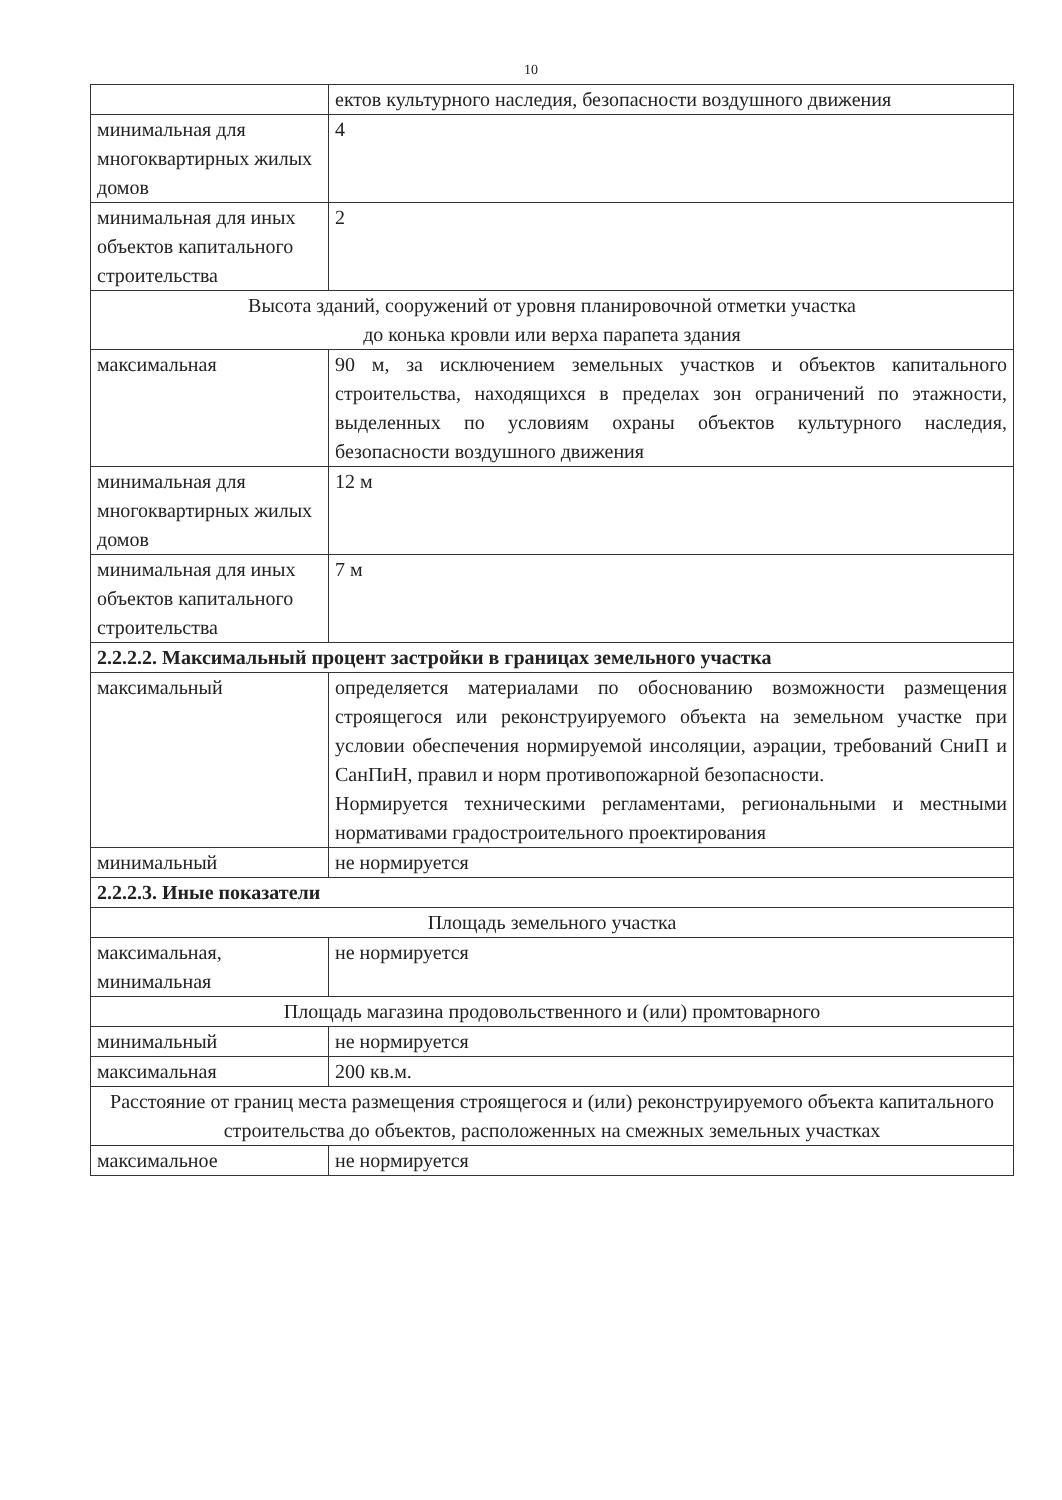10
| | ектов культурного наследия, безопасности воздушного движения |
| минимальная для многоквартирных жилых домов | 4 |
| минимальная для иных объектов капитального строительства | 2 |
| Высота зданий, сооружений от уровня планировочной отметки участка до конька кровли или верха парапета здания | |
| максимальная | 90 м, за исключением земельных участков и объектов капитального строительства, находящихся в пределах зон ограничений по этажности, выделенных по условиям охраны объектов культурного наследия, безопасности воздушного движения |
| минимальная для многоквартирных жилых домов | 12 м |
| минимальная для иных объектов капитального строительства | 7 м |
| 2.2.2.2. Максимальный процент застройки в границах земельного участка | |
| максимальный | определяется материалами по обоснованию возможности размещения строящегося или реконструируемого объекта на земельном участке при условии обеспечения нормируемой инсоляции, аэрации, требований СниП и СанПиН, правил и норм противопожарной безопасности. Нормируется техническими регламентами, региональными и местными нормативами градостроительного проектирования |
| минимальный | не нормируется |
| 2.2.2.3. Иные показатели | |
| Площадь земельного участка | |
| максимальная, минимальная | не нормируется |
| Площадь магазина продовольственного и (или) промтоварного | |
| минимальный | не нормируется |
| максимальная | 200 кв.м. |
| Расстояние от границ места размещения строящегося и (или) реконструируемого объекта капитального строительства до объектов, расположенных на смежных земельных участках | |
| максимальное | не нормируется |